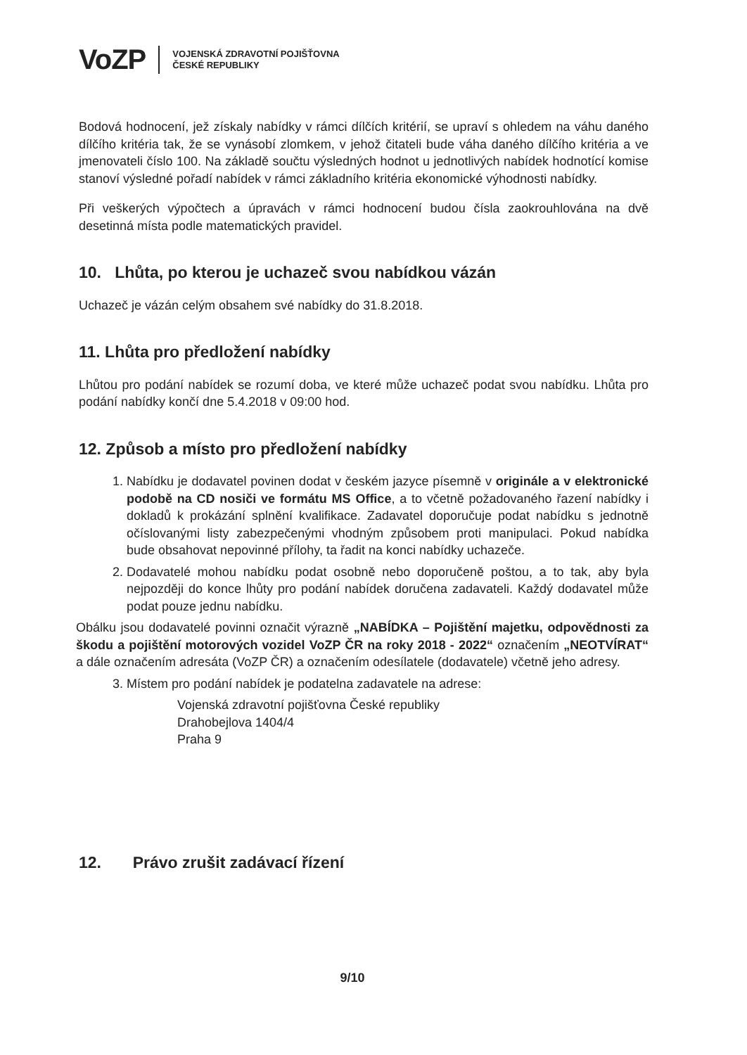VoZP VOJENSKÁ ZDRAVOTNÍ POJIŠŤOVNA
ČESKÉ REPUBLIKY
Bodová hodnocení, jež získaly nabídky v rámci dílčích kritérií, se upraví s ohledem na váhu daného dílčího kritéria tak, že se vynásobí zlomkem, v jehož čitateli bude váha daného dílčího kritéria a ve jmenovateli číslo 100. Na základě součtu výsledných hodnot u jednotlivých nabídek hodnotící komise stanoví výsledné pořadí nabídek v rámci základního kritéria ekonomické výhodnosti nabídky.
Při veškerých výpočtech a úpravách v rámci hodnocení budou čísla zaokrouhlována na dvě desetinná místa podle matematických pravidel.
10. Lhůta, po kterou je uchazeč svou nabídkou vázán
Uchazeč je vázán celým obsahem své nabídky do 31.8.2018.
11. Lhůta pro předložení nabídky
Lhůtou pro podání nabídek se rozumí doba, ve které může uchazeč podat svou nabídku. Lhůta pro podání nabídky končí dne 5.4.2018 v 09:00 hod.
12. Způsob a místo pro předložení nabídky
1. Nabídku je dodavatel povinen dodat v českém jazyce písemně v originále a v elektronické podobě na CD nosiči ve formátu MS Office, a to včetně požadovaného řazení nabídky i dokladů k prokázání splnění kvalifikace. Zadavatel doporučuje podat nabídku s jednotně očíslovanými listy zabezpečenými vhodným způsobem proti manipulaci. Pokud nabídka bude obsahovat nepovinné přílohy, ta řadit na konci nabídky uchazeče.
2. Dodavatelé mohou nabídku podat osobně nebo doporučeně poštou, a to tak, aby byla nejpozději do konce lhůty pro podání nabídek doručena zadavateli. Každý dodavatel může podat pouze jednu nabídku.
Obálku jsou dodavatelé povinni označit výrazně „NABÍDKA – Pojištění majetku, odpovědnosti za škodu a pojištění motorových vozidel VoZP ČR na roky 2018 - 2022“ označením „NEOTVÍRAT“ a dále označením adresáta (VoZP ČR) a označením odesílatele (dodavatele) včetně jeho adresy.
3. Místem pro podání nabídek je podatelna zadavatele na adrese:
Vojenská zdravotní pojišťovna České republiky
Drahobejlova 1404/4
Praha 9
12. Právo zrušit zadávací řízení
9/10